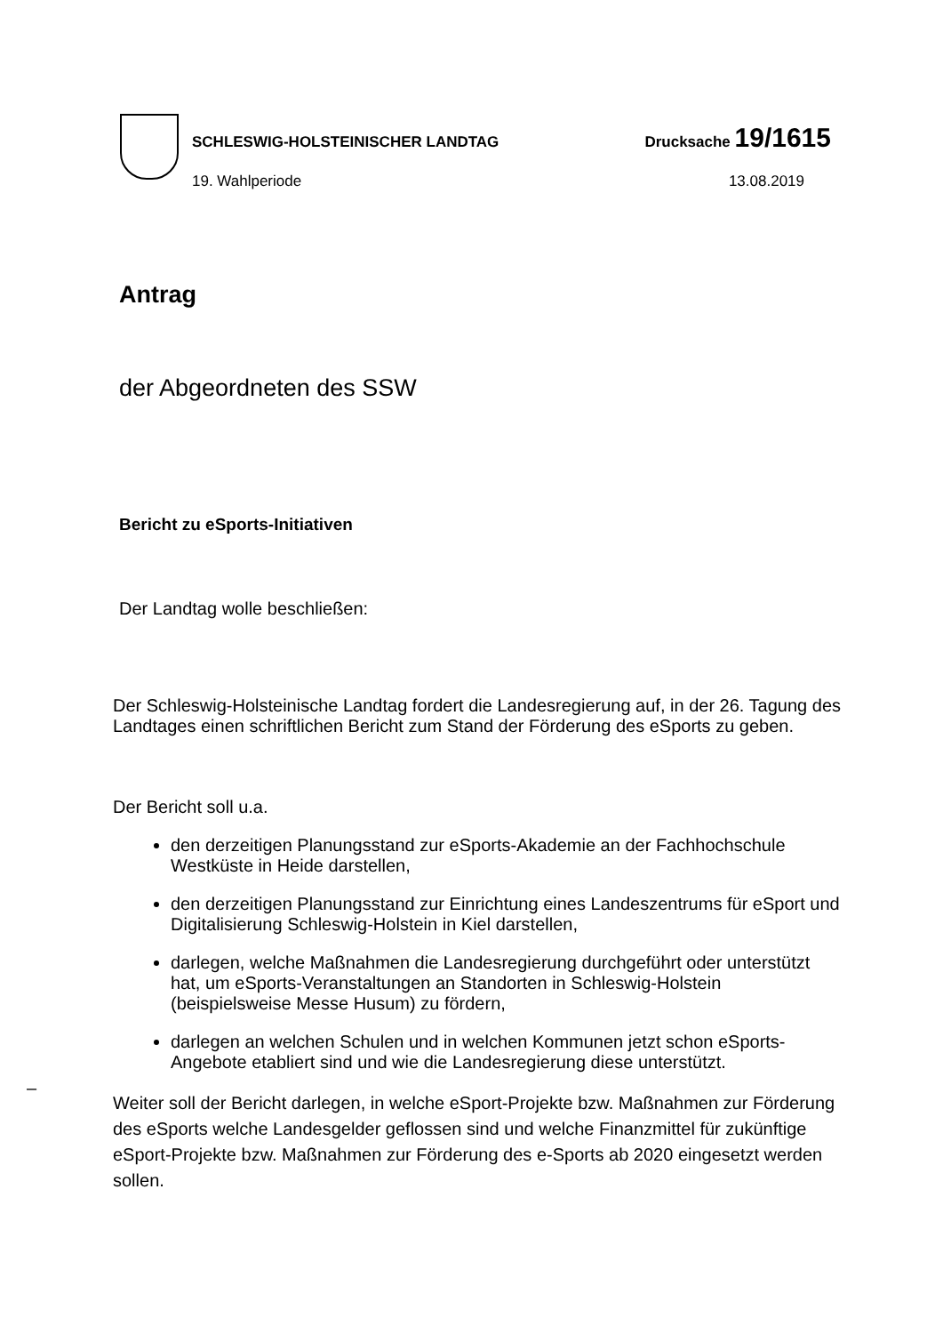SCHLESWIG-HOLSTEINISCHER LANDTAG Drucksache 19/1615
19. Wahlperiode 13.08.2019
Antrag
der Abgeordneten des SSW
Bericht zu eSports-Initiativen
Der Landtag wolle beschließen:
Der Schleswig-Holsteinische Landtag fordert die Landesregierung auf, in der 26. Tagung des Landtages einen schriftlichen Bericht zum Stand der Förderung des eSports zu geben.
Der Bericht soll u.a.
den derzeitigen Planungsstand zur eSports-Akademie an der Fachhochschule Westküste in Heide darstellen,
den derzeitigen Planungsstand zur Einrichtung eines Landeszentrums für eSport und Digitalisierung Schleswig-Holstein in Kiel darstellen,
darlegen, welche Maßnahmen die Landesregierung durchgeführt oder unterstützt hat, um eSports-Veranstaltungen an Standorten in Schleswig-Holstein (beispielsweise Messe Husum) zu fördern,
darlegen an welchen Schulen und in welchen Kommunen jetzt schon eSports-Angebote etabliert sind und wie die Landesregierung diese unterstützt.
Weiter soll der Bericht darlegen, in welche eSport-Projekte bzw. Maßnahmen zur Förderung des eSports welche Landesgelder geflossen sind und welche Finanzmittel für zukünftige eSport-Projekte bzw. Maßnahmen zur Förderung des e-Sports ab 2020 eingesetzt werden sollen.
–